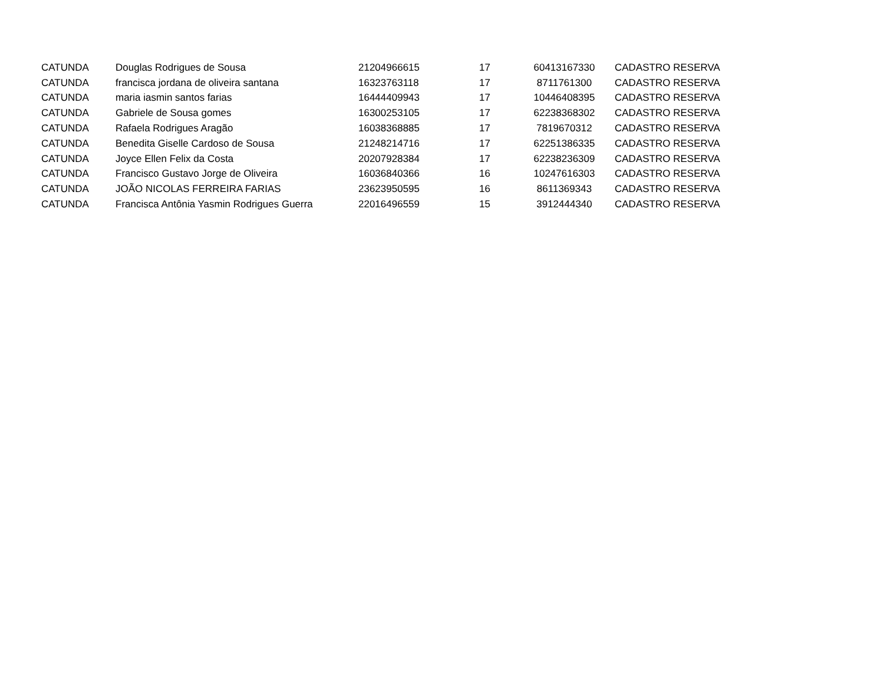| CATUNDA | Douglas Rodrigues de Sousa | 21204966615 | 17 | 60413167330 | CADASTRO RESERVA |
| CATUNDA | francisca jordana de oliveira santana | 16323763118 | 17 | 8711761300 | CADASTRO RESERVA |
| CATUNDA | maria iasmin santos farias | 16444409943 | 17 | 10446408395 | CADASTRO RESERVA |
| CATUNDA | Gabriele de Sousa gomes | 16300253105 | 17 | 62238368302 | CADASTRO RESERVA |
| CATUNDA | Rafaela Rodrigues Aragão | 16038368885 | 17 | 7819670312 | CADASTRO RESERVA |
| CATUNDA | Benedita Giselle Cardoso de Sousa | 21248214716 | 17 | 62251386335 | CADASTRO RESERVA |
| CATUNDA | Joyce Ellen Felix da Costa | 20207928384 | 17 | 62238236309 | CADASTRO RESERVA |
| CATUNDA | Francisco Gustavo Jorge de Oliveira | 16036840366 | 16 | 10247616303 | CADASTRO RESERVA |
| CATUNDA | JOÃO NICOLAS FERREIRA FARIAS | 23623950595 | 16 | 8611369343 | CADASTRO RESERVA |
| CATUNDA | Francisca Antônia Yasmin Rodrigues Guerra | 22016496559 | 15 | 3912444340 | CADASTRO RESERVA |